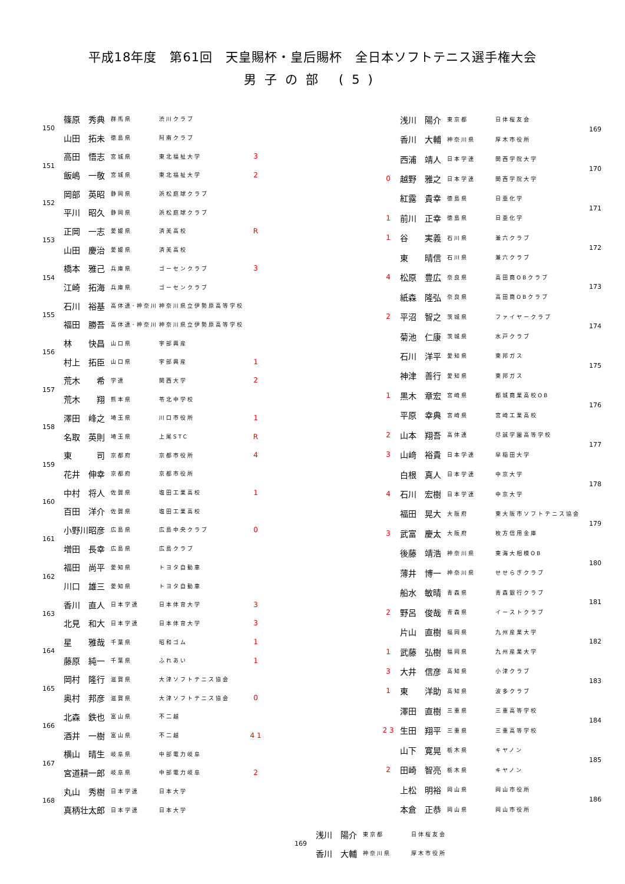平成18年度　第61回　天皇賜杯・皇后賜杯　全日本ソフトテニス選手権大会
男子の部 (5)
| 150 | 篠原 秀典 | 群馬県 | 渋川クラブ | |
| | 山田 拓未 | 徳島県 | 阿南クラブ | |
| 151 | 高田 悟志 | 宮城県 | 東北福祉大学 | 3 |
| | 飯嶋 一敬 | 宮城県 | 東北福祉大学 | 2 |
| 152 | 岡部 英昭 | 静岡県 | 浜松庭球クラブ | |
| | 平川 昭久 | 静岡県 | 浜松庭球クラブ | |
| 153 | 正岡 一志 | 愛媛県 | 済美高校 | R |
| | 山田 慶治 | 愛媛県 | 済美高校 | |
| 154 | 橋本 雅己 | 兵庫県 | ゴーセンクラブ | 3 |
| | 江崎 拓海 | 兵庫県 | ゴーセンクラブ | |
| 155 | 石川 裕基 | 高体連･神奈川 | 神奈川県立伊勢原高等学校 | |
| | 福田 勝吾 | 高体連･神奈川 | 神奈川県立伊勢原高等学校 | |
| 156 | 林 快昌 | 山口県 | 宇部興産 | |
| | 村上 拓臣 | 山口県 | 宇部興産 | 1 |
| 157 | 荒木 希 | 学連 | 関西大学 | 2 |
| | 荒木 翔 | 熊本県 | 苓北中学校 | |
| 158 | 澤田 峰之 | 埼玉県 | 川口市役所 | 1 |
| | 名取 英則 | 埼玉県 | 上尾STC | R |
| 159 | 東 司 | 京都府 | 京都市役所 | 4 |
| | 花井 伸幸 | 京都府 | 京都市役所 | |
| 160 | 中村 将人 | 佐賀県 | 塩田工業高校 | 1 |
| | 百田 洋介 | 佐賀県 | 塩田工業高校 | |
| 161 | 小野川昭彦 | 広島県 | 広島中央クラブ | 0 |
| | 増田 長幸 | 広島県 | 広島クラブ | |
| 162 | 福田 尚平 | 愛知県 | トヨタ自動車 | |
| | 川口 雄三 | 愛知県 | トヨタ自動車 | |
| 163 | 香川 直人 | 日本学連 | 日本体育大学 | 3 |
| | 北見 和大 | 日本学連 | 日本体育大学 | 3 |
| 164 | 星 雅哉 | 千葉県 | 昭和ゴム | 1 |
| | 藤原 純一 | 千葉県 | ふれあい | 1 |
| 165 | 岡村 隆行 | 滋賀県 | 大津ソフトテニス協会 | |
| | 奥村 邦彦 | 滋賀県 | 大津ソフトテニス協会 | 0 |
| 166 | 北森 鉄也 | 富山県 | 不二越 | |
| | 酒井 一樹 | 富山県 | 不二越 | 4 1 |
| 167 | 横山 晴生 | 岐阜県 | 中部電力岐阜 | |
| | 宮道耕一郎 | 岐阜県 | 中部電力岐阜 | 2 |
| 168 | 丸山 秀樹 | 日本学連 | 日本大学 | |
| | 真柄壮太郎 | 日本学連 | 日本大学 | |
| | 浅川 陽介 | 東京都 | 日体桜友会 | 169 |
| | 香川 大輔 | 神奈川県 | 厚木市役所 | |
| | 西浦 靖人 | 日本学連 | 関西学院大学 | 170 |
| 0 | 越野 雅之 | 日本学連 | 関西学院大学 | |
| | 紅露 貴幸 | 徳島県 | 日亜化学 | 171 |
| 1 | 前川 正幸 | 徳島県 | 日亜化学 | |
| 1 | 谷 実義 | 石川県 | 兼六クラブ | 172 |
| | 東 晴信 | 石川県 | 兼六クラブ | |
| 4 | 松原 豊広 | 奈良県 | 高田商OBクラブ | 173 |
| | 紙森 隆弘 | 奈良県 | 高田商OBクラブ | |
| 2 | 平沼 智之 | 茨城県 | ファイヤークラブ | 174 |
| | 菊池 仁康 | 茨城県 | 水戸クラブ | |
| | 石川 洋平 | 愛知県 | 東邦ガス | 175 |
| | 神津 善行 | 愛知県 | 東邦ガス | |
| 1 | 黒木 章宏 | 宮崎県 | 都城商業高校OB | 176 |
| | 平原 幸典 | 宮崎県 | 宮崎工業高校 | |
| 2 | 山本 翔吾 | 高体連 | 尽誠学園高等学校 | 177 |
| 3 | 山﨑 裕貴 | 日本学連 | 早稲田大学 | |
| | 白根 真人 | 日本学連 | 中京大学 | 178 |
| 4 | 石川 宏樹 | 日本学連 | 中京大学 | |
| | 福田 晃大 | 大阪府 | 東大阪市ソフトテニス協会 | 179 |
| 3 | 武富 慶太 | 大阪府 | 枚方信用金庫 | |
| | 後藤 靖浩 | 神奈川県 | 東海大相模OB | 180 |
| | 薄井 博一 | 神奈川県 | せせらぎクラブ | |
| | 船水 敏晴 | 青森県 | 青森銀行クラブ | 181 |
| 2 | 野呂 俊哉 | 青森県 | イーストクラブ | |
| | 片山 直樹 | 福岡県 | 九州産業大学 | 182 |
| 1 | 武藤 弘樹 | 福岡県 | 九州産業大学 | |
| 3 | 大井 信彦 | 高知県 | 小津クラブ | 183 |
| 1 | 東 洋助 | 高知県 | 波多クラブ | |
| | 澤田 直樹 | 三重県 | 三重高等学校 | 184 |
| 2 3 | 生田 翔平 | 三重県 | 三重高等学校 | |
| | 山下 寛晃 | 栃木県 | キヤノン | 185 |
| 2 | 田崎 智亮 | 栃木県 | キヤノン | |
| | 上松 明裕 | 岡山県 | 岡山市役所 | 186 |
| | 本倉 正恭 | 岡山県 | 岡山市役所 | |
| 169 | 浅川 陽介 | 東京都 | 日体桜友会 |
| | 香川 大輔 | 神奈川県 | 厚木市役所 |